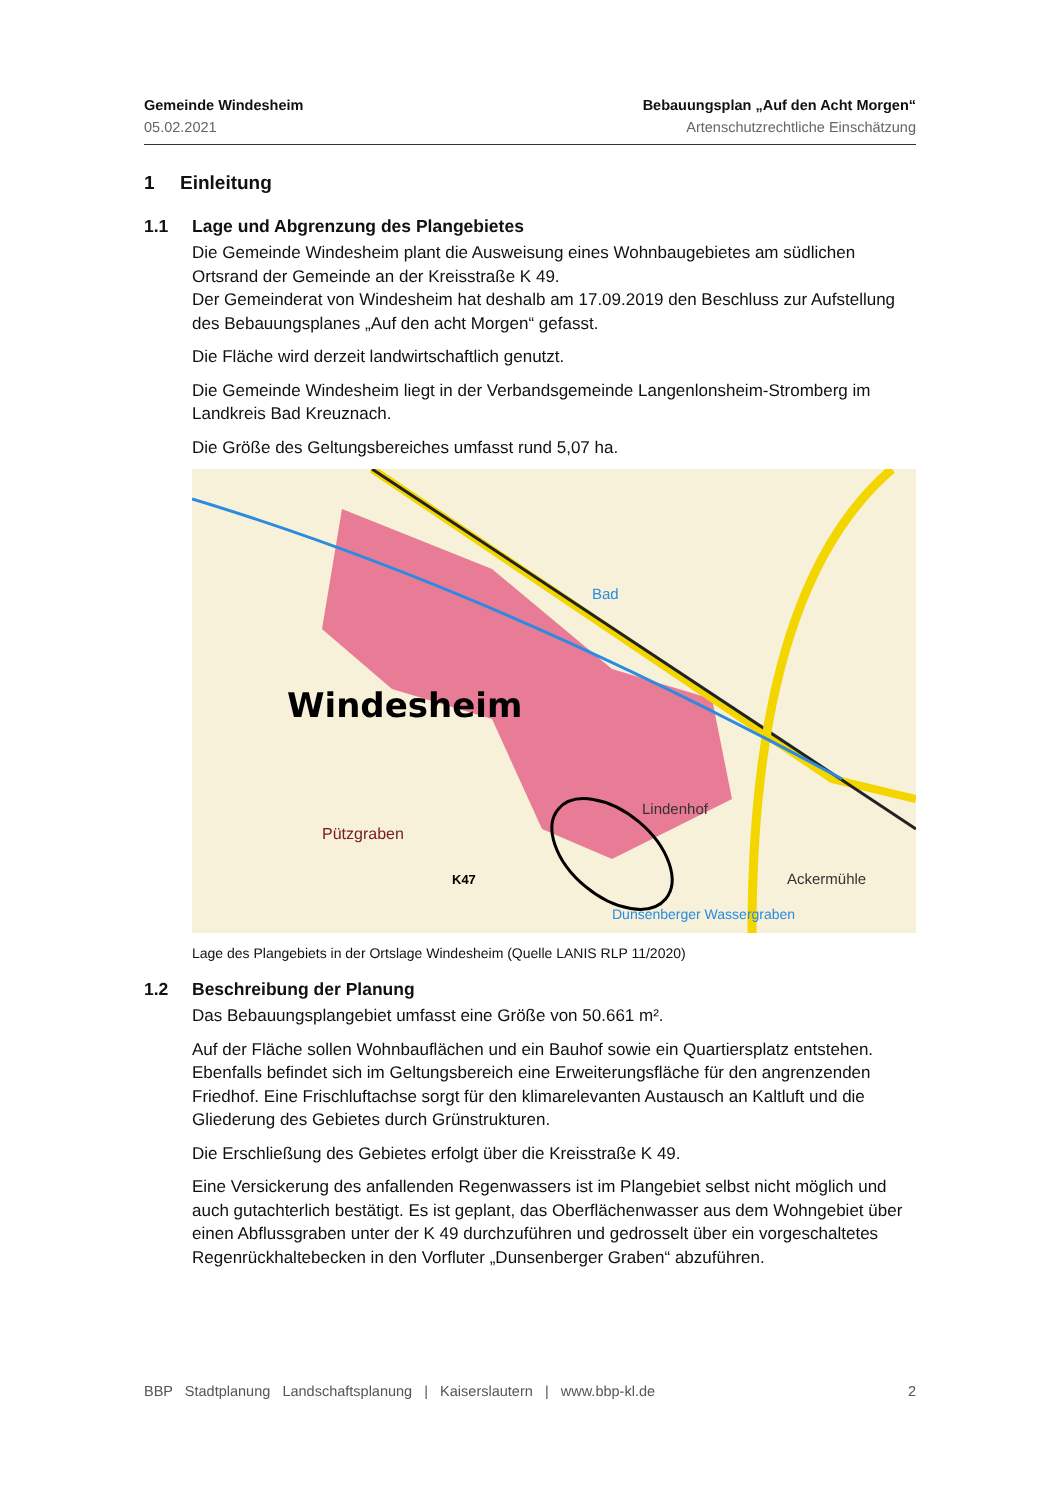Gemeinde Windesheim
05.02.2021
Bebauungsplan „Auf den Acht Morgen“
Artenschutzrechtliche Einschätzung
1 Einleitung
1.1 Lage und Abgrenzung des Plangebietes
Die Gemeinde Windesheim plant die Ausweisung eines Wohnbaugebietes am südlichen Ortsrand der Gemeinde an der Kreisstraße K 49.
Der Gemeinderat von Windesheim hat deshalb am 17.09.2019 den Beschluss zur Aufstellung des Bebauungsplanes „Auf den acht Morgen“ gefasst.
Die Fläche wird derzeit landwirtschaftlich genutzt.
Die Gemeinde Windesheim liegt in der Verbandsgemeinde Langenlonsheim-Stromberg im Landkreis Bad Kreuznach.
Die Größe des Geltungsbereiches umfasst rund 5,07 ha.
Windesheim
Lindenhof
Ackermühle
Pützgraben
K47
Bad
Dunsenberger Wassergraben
Lage des Plangebiets in der Ortslage Windesheim (Quelle LANIS RLP 11/2020)
1.2 Beschreibung der Planung
Das Bebauungsplangebiet umfasst eine Größe von 50.661 m².
Auf der Fläche sollen Wohnbauflächen und ein Bauhof sowie ein Quartiersplatz entstehen. Ebenfalls befindet sich im Geltungsbereich eine Erweiterungsfläche für den angrenzenden Friedhof. Eine Frischluftachse sorgt für den klimarelevanten Austausch an Kaltluft und die Gliederung des Gebietes durch Grünstrukturen.
Die Erschließung des Gebietes erfolgt über die Kreisstraße K 49.
Eine Versickerung des anfallenden Regenwassers ist im Plangebiet selbst nicht möglich und auch gutachterlich bestätigt. Es ist geplant, das Oberflächenwasser aus dem Wohngebiet über einen Abflussgraben unter der K 49 durchzuführen und gedrosselt über ein vorgeschaltetes Regenrückhaltebecken in den Vorfluter „Dunsenberger Graben“ abzuführen.
BBP Stadtplanung Landschaftsplanung | Kaiserslautern | www.bbp-kl.de 2